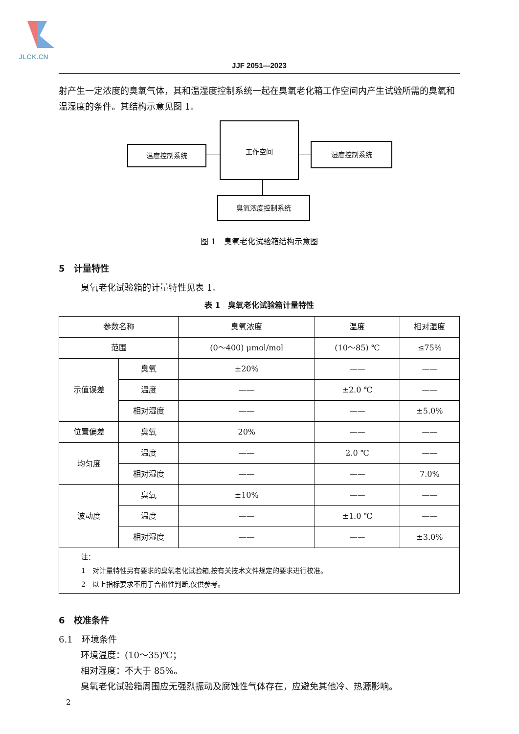JLCK.CN
JJF 2051—2023
射产生一定浓度的臭氧气体，其和温湿度控制系统一起在臭氧老化箱工作空间内产生试验所需的臭氧和温湿度的条件。其结构示意见图 1。
温度控制系统
工作空间
湿度控制系统
臭氧浓度控制系统
图 1　臭氧老化试验箱结构示意图
5　计量特性
臭氧老化试验箱的计量特性见表 1。
表 1　臭氧老化试验箱计量特性
| 参数名称 | | 臭氧浓度 | 温度 | 相对湿度 |
| --- | --- | --- | --- | --- |
| 范围 | | (0～400) μmol/mol | (10～85) ℃ | ≤75% |
| 示值误差 | 臭氧 | ±20% | —— | —— |
| | 温度 | —— | ±2.0 ℃ | —— |
| | 相对湿度 | —— | —— | ±5.0% |
| 位置偏差 | 臭氧 | 20% | —— | —— |
| 均匀度 | 温度 | —— | 2.0 ℃ | —— |
| | 相对湿度 | —— | —— | 7.0% |
| 波动度 | 臭氧 | ±10% | —— | —— |
| | 温度 | —— | ±1.0 ℃ | —— |
| | 相对湿度 | —— | —— | ±3.0% |
| 注： 1 对计量特性另有要求的臭氧老化试验箱,按有关技术文件规定的要求进行校准。 2 以上指标要求不用于合格性判断,仅供参考。 | | | | |
6　校准条件
6.1　环境条件
环境温度：(10～35)℃；
相对湿度：不大于 85%。
臭氧老化试验箱周围应无强烈振动及腐蚀性气体存在，应避免其他冷、热源影响。
2